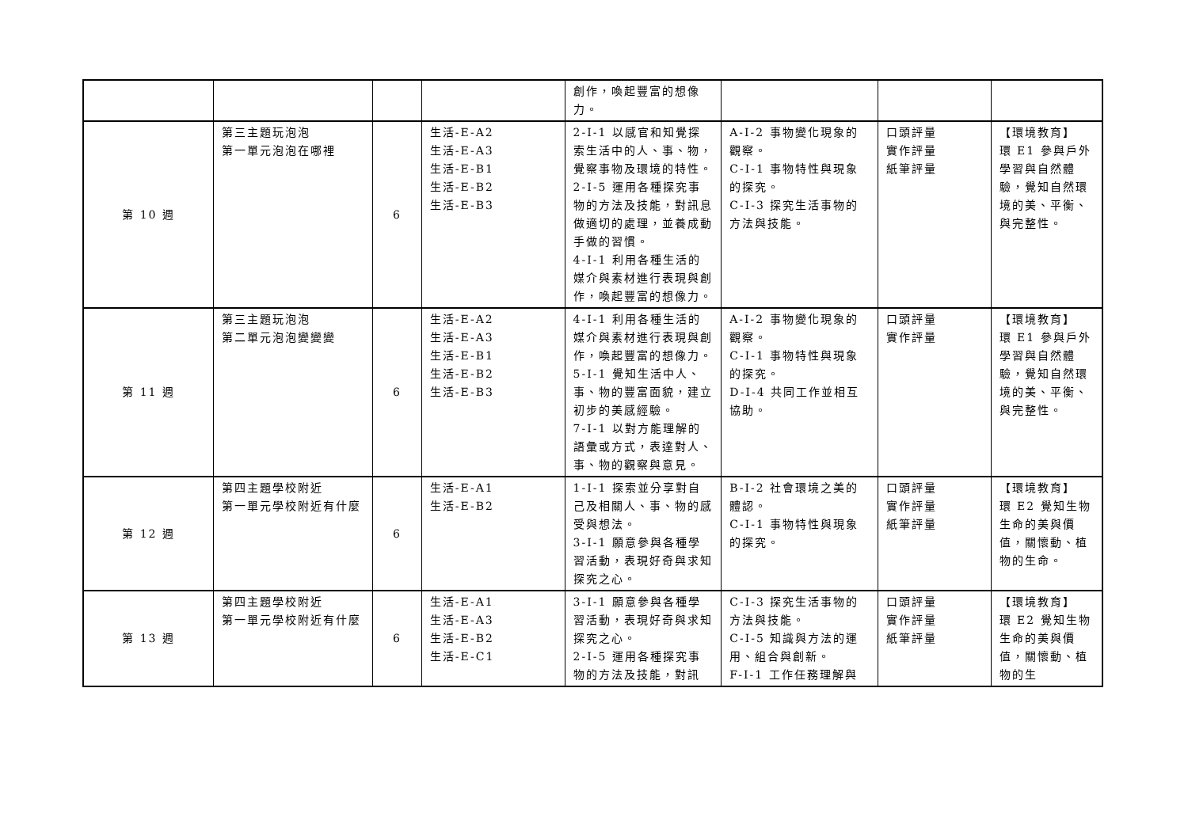| | | | | 創作，喚起豐富的想像力。 | | | |
| 第 10 週 | 第三主題玩泡泡 第一單元泡泡在哪裡 | 6 | 生活-E-A2 生活-E-A3 生活-E-B1 生活-E-B2 生活-E-B3 | 2-I-1 以感官和知覺探索生活中的人、事、物，覺察事物及環境的特性。 2-I-5 運用各種探究事物的方法及技能，對訊息做適切的處理，並養成動手做的習慣。 4-I-1 利用各種生活的媒介與素材進行表現與創作，喚起豐富的想像力。 | A-I-2 事物變化現象的觀察。 C-I-1 事物特性與現象的探究。 C-I-3 探究生活事物的方法與技能。 | 口頭評量 實作評量 紙筆評量 | 【環境教育】 環 E1 參與戶外學習與自然體驗，覺知自然環境的美、平衡、與完整性。 |
| 第 11 週 | 第三主題玩泡泡 第二單元泡泡變變變 | 6 | 生活-E-A2 生活-E-A3 生活-E-B1 生活-E-B2 生活-E-B3 | 4-I-1 利用各種生活的媒介與素材進行表現與創作，喚起豐富的想像力。 5-I-1 覺知生活中人、事、物的豐富面貌，建立初步的美感經驗。 7-I-1 以對方能理解的語彙或方式，表達對人、事、物的觀察與意見。 | A-I-2 事物變化現象的觀察。 C-I-1 事物特性與現象的探究。 D-I-4 共同工作並相互協助。 | 口頭評量 實作評量 | 【環境教育】 環 E1 參與戶外學習與自然體驗，覺知自然環境的美、平衡、與完整性。 |
| 第 12 週 | 第四主題學校附近 第一單元學校附近有什麼 | 6 | 生活-E-A1 生活-E-B2 | 1-I-1 探索並分享對自己及相關人、事、物的感受與想法。 3-I-1 願意參與各種學習活動，表現好奇與求知探究之心。 | B-I-2 社會環境之美的體認。 C-I-1 事物特性與現象的探究。 | 口頭評量 實作評量 紙筆評量 | 【環境教育】 環 E2 覺知生物生命的美與價值，關懷動、植物的生命。 |
| 第 13 週 | 第四主題學校附近 第一單元學校附近有什麼 | 6 | 生活-E-A1 生活-E-A3 生活-E-B2 生活-E-C1 | 3-I-1 願意參與各種學習活動，表現好奇與求知探究之心。 2-I-5 運用各種探究事物的方法及技能，對訊 | C-I-3 探究生活事物的方法與技能。 C-I-5 知識與方法的運用、組合與創新。 F-I-1 工作任務理解與 | 口頭評量 實作評量 紙筆評量 | 【環境教育】 環 E2 覺知生物生命的美與價值，關懷動、植物的生 |